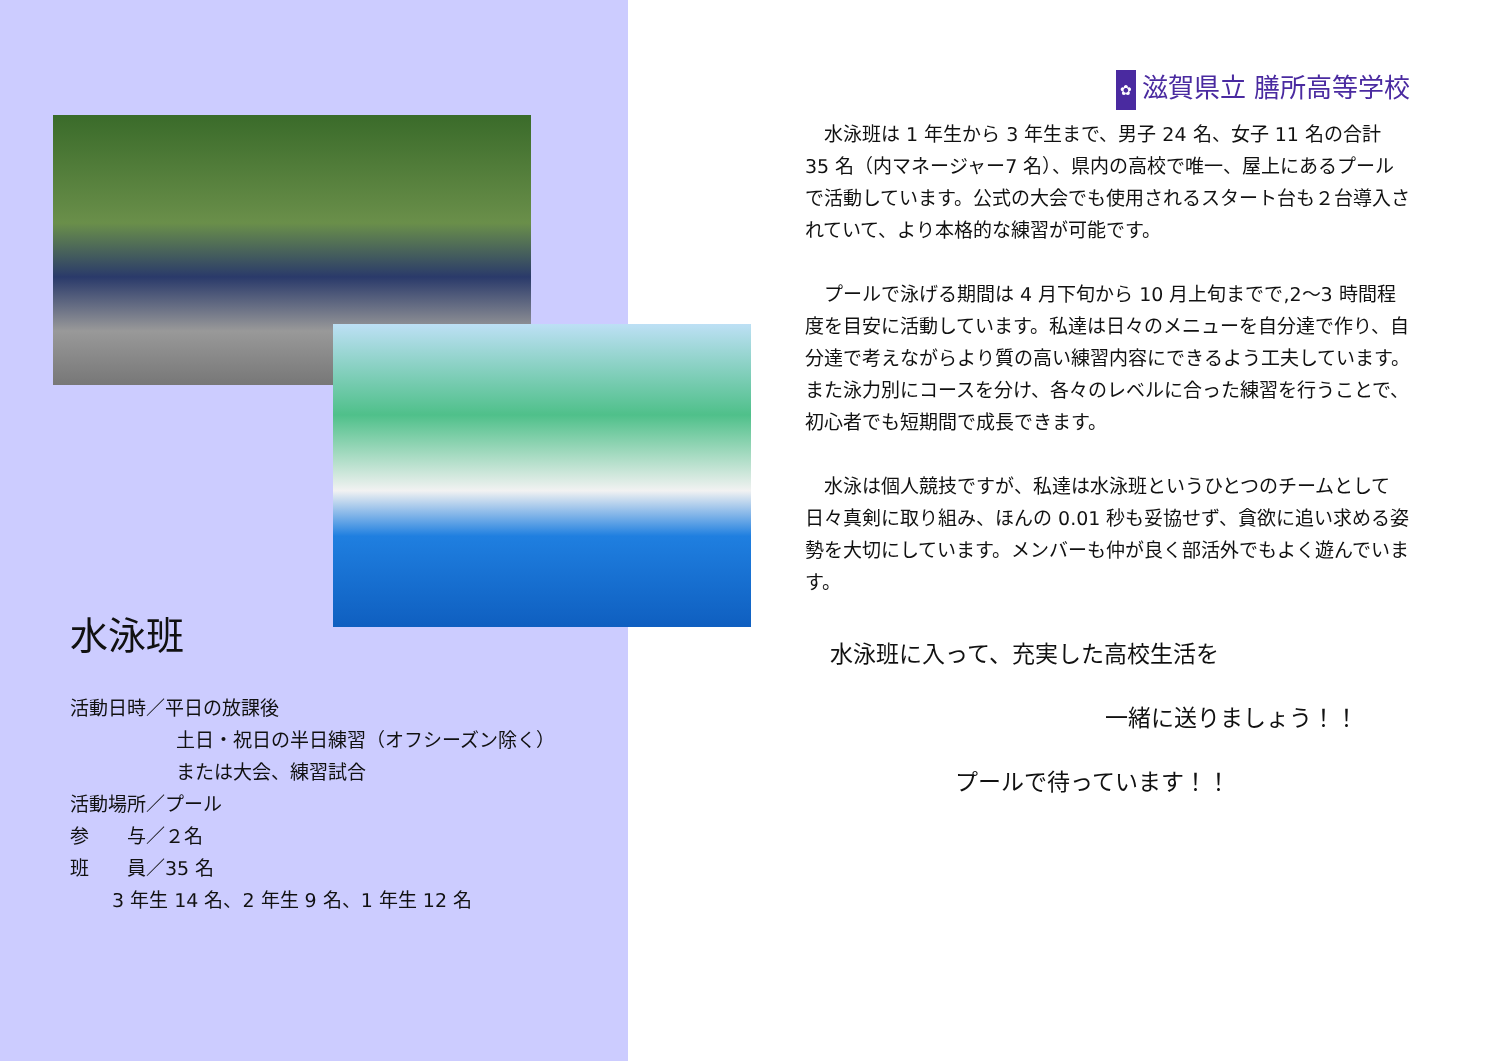水泳班
活動日時／平日の放課後
土日・祝日の半日練習（オフシーズン除く）
または大会、練習試合
活動場所／プール
参　　与／２名
班　　員／35 名
3 年生 14 名、2 年生 9 名、1 年生 12 名
✿ 滋賀県立 膳所高等学校
水泳班は 1 年生から 3 年生まで、男子 24 名、女子 11 名の合計 35 名（内マネージャー7 名）、県内の高校で唯一、屋上にあるプールで活動しています。公式の大会でも使用されるスタート台も２台導入されていて、より本格的な練習が可能です。
プールで泳げる期間は 4 月下旬から 10 月上旬までで,2～3 時間程度を目安に活動しています。私達は日々のメニューを自分達で作り、自分達で考えながらより質の高い練習内容にできるよう工夫しています。また泳力別にコースを分け、各々のレベルに合った練習を行うことで、初心者でも短期間で成長できます。
水泳は個人競技ですが、私達は水泳班というひとつのチームとして日々真剣に取り組み、ほんの 0.01 秒も妥協せず、貪欲に追い求める姿勢を大切にしています。メンバーも仲が良く部活外でもよく遊んでいます。
水泳班に入って、充実した高校生活を
一緒に送りましょう！！
プールで待っています！！